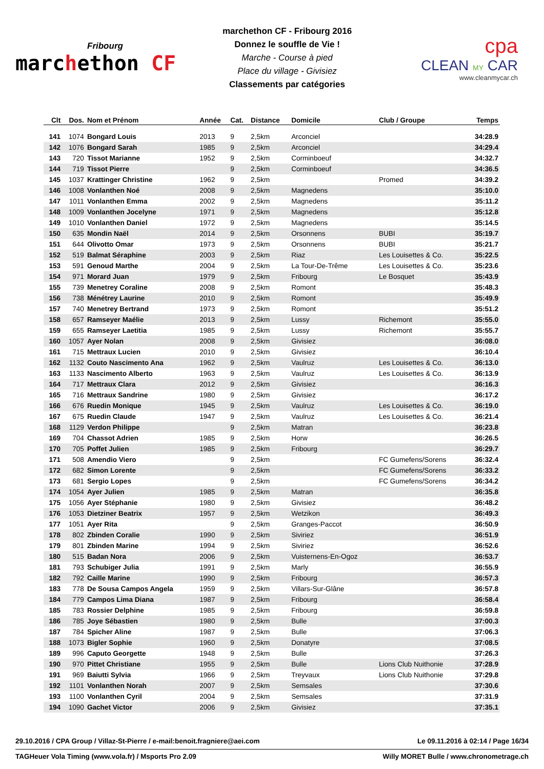Fribourg
marchethon CF
marchethon CF - Fribourg 2016
Donnez le souffle de Vie !
Marche - Course à pied
Place du village - Givisiez
Classements par catégories
cpa
CLEAN MY CAR
www.cleanmycar.ch
| Clt | Dos. | Nom et Prénom | Année | Cat. | Distance | Domicile | Club / Groupe | Temps |
| --- | --- | --- | --- | --- | --- | --- | --- | --- |
| 141 | 1074 | Bongard Louis | 2013 | 9 | 2,5km | Arconciel | | 34:28.9 |
| 142 | 1076 | Bongard Sarah | 1985 | 9 | 2,5km | Arconciel | | 34:29.4 |
| 143 | 720 | Tissot Marianne | 1952 | 9 | 2,5km | Corminboeuf | | 34:32.7 |
| 144 | 719 | Tissot Pierre | | 9 | 2,5km | Corminboeuf | | 34:36.5 |
| 145 | 1037 | Krattinger Christine | 1962 | 9 | 2,5km | | Promed | 34:39.2 |
| 146 | 1008 | Vonlanthen Noé | 2008 | 9 | 2,5km | Magnedens | | 35:10.0 |
| 147 | 1011 | Vonlanthen Emma | 2002 | 9 | 2,5km | Magnedens | | 35:11.2 |
| 148 | 1009 | Vonlanthen Jocelyne | 1971 | 9 | 2,5km | Magnedens | | 35:12.8 |
| 149 | 1010 | Vonlanthen Daniel | 1972 | 9 | 2,5km | Magnedens | | 35:14.5 |
| 150 | 635 | Mondin Naël | 2014 | 9 | 2,5km | Orsonnens | BUBI | 35:19.7 |
| 151 | 644 | Olivotto Omar | 1973 | 9 | 2,5km | Orsonnens | BUBI | 35:21.7 |
| 152 | 519 | Balmat Séraphine | 2003 | 9 | 2,5km | Riaz | Les Louisettes & Co. | 35:22.5 |
| 153 | 591 | Genoud Marthe | 2004 | 9 | 2,5km | La Tour-De-Trême | Les Louisettes & Co. | 35:23.6 |
| 154 | 971 | Morard Juan | 1979 | 9 | 2,5km | Fribourg | Le Bosquet | 35:43.9 |
| 155 | 739 | Menetrey Coraline | 2008 | 9 | 2,5km | Romont | | 35:48.3 |
| 156 | 738 | Ménétrey Laurine | 2010 | 9 | 2,5km | Romont | | 35:49.9 |
| 157 | 740 | Menetrey Bertrand | 1973 | 9 | 2,5km | Romont | | 35:51.2 |
| 158 | 657 | Ramseyer Maélie | 2013 | 9 | 2,5km | Lussy | Richemont | 35:55.0 |
| 159 | 655 | Ramseyer Laetitia | 1985 | 9 | 2,5km | Lussy | Richemont | 35:55.7 |
| 160 | 1057 | Ayer Nolan | 2008 | 9 | 2,5km | Givisiez | | 36:08.0 |
| 161 | 715 | Mettraux Lucien | 2010 | 9 | 2,5km | Givisiez | | 36:10.4 |
| 162 | 1132 | Couto Nascimento Ana | 1962 | 9 | 2,5km | Vaulruz | Les Louisettes & Co. | 36:13.0 |
| 163 | 1133 | Nascimento Alberto | 1963 | 9 | 2,5km | Vaulruz | Les Louisettes & Co. | 36:13.9 |
| 164 | 717 | Mettraux Clara | 2012 | 9 | 2,5km | Givisiez | | 36:16.3 |
| 165 | 716 | Mettraux Sandrine | 1980 | 9 | 2,5km | Givisiez | | 36:17.2 |
| 166 | 676 | Ruedin Monique | 1945 | 9 | 2,5km | Vaulruz | Les Louisettes & Co. | 36:19.0 |
| 167 | 675 | Ruedin Claude | 1947 | 9 | 2,5km | Vaulruz | Les Louisettes & Co. | 36:21.4 |
| 168 | 1129 | Verdon Philippe | | 9 | 2,5km | Matran | | 36:23.8 |
| 169 | 704 | Chassot Adrien | 1985 | 9 | 2,5km | Horw | | 36:26.5 |
| 170 | 705 | Poffet Julien | 1985 | 9 | 2,5km | Fribourg | | 36:29.7 |
| 171 | 508 | Amendio Viero | | 9 | 2,5km | | FC Gumefens/Sorens | 36:32.4 |
| 172 | 682 | Simon Lorente | | 9 | 2,5km | | FC Gumefens/Sorens | 36:33.2 |
| 173 | 681 | Sergio Lopes | | 9 | 2,5km | | FC Gumefens/Sorens | 36:34.2 |
| 174 | 1054 | Ayer Julien | 1985 | 9 | 2,5km | Matran | | 36:35.8 |
| 175 | 1056 | Ayer Stéphanie | 1980 | 9 | 2,5km | Givisiez | | 36:48.2 |
| 176 | 1053 | Dietziner Beatrix | 1957 | 9 | 2,5km | Wetzikon | | 36:49.3 |
| 177 | 1051 | Ayer Rita | | 9 | 2,5km | Granges-Paccot | | 36:50.9 |
| 178 | 802 | Zbinden Coralie | 1990 | 9 | 2,5km | Siviriez | | 36:51.9 |
| 179 | 801 | Zbinden Marine | 1994 | 9 | 2,5km | Siviriez | | 36:52.6 |
| 180 | 515 | Badan Nora | 2006 | 9 | 2,5km | Vuisternens-En-Ogoz | | 36:53.7 |
| 181 | 793 | Schubiger Julia | 1991 | 9 | 2,5km | Marly | | 36:55.9 |
| 182 | 792 | Caille Marine | 1990 | 9 | 2,5km | Fribourg | | 36:57.3 |
| 183 | 778 | De Sousa Campos Angela | 1959 | 9 | 2,5km | Villars-Sur-Glâne | | 36:57.8 |
| 184 | 779 | Campos Lima Diana | 1987 | 9 | 2,5km | Fribourg | | 36:58.4 |
| 185 | 783 | Rossier Delphine | 1985 | 9 | 2,5km | Fribourg | | 36:59.8 |
| 186 | 785 | Joye Sébastien | 1980 | 9 | 2,5km | Bulle | | 37:00.3 |
| 187 | 784 | Spicher Aline | 1987 | 9 | 2,5km | Bulle | | 37:06.3 |
| 188 | 1073 | Bigler Sophie | 1960 | 9 | 2,5km | Donatyre | | 37:08.5 |
| 189 | 996 | Caputo Georgette | 1948 | 9 | 2,5km | Bulle | | 37:26.3 |
| 190 | 970 | Pittet Christiane | 1955 | 9 | 2,5km | Bulle | Lions Club Nuithonie | 37:28.9 |
| 191 | 969 | Baiutti Sylvia | 1966 | 9 | 2,5km | Treyvaux | Lions Club Nuithonie | 37:29.8 |
| 192 | 1101 | Vonlanthen Norah | 2007 | 9 | 2,5km | Semsales | | 37:30.6 |
| 193 | 1100 | Vonlanthen Cyril | 2004 | 9 | 2,5km | Semsales | | 37:31.9 |
| 194 | 1090 | Gachet Victor | 2006 | 9 | 2,5km | Givisiez | | 37:35.1 |
29.10.2016 / CPA Group / Villaz-St-Pierre / e-mail:benoit.fragniere@aei.com Le 09.11.2016 à 02:14 / Page 16/34
TAGHeuer Vola Timing (www.vola.fr) / Msports Pro 2.09 Willy MORET Bulle / www.chronometrage.ch